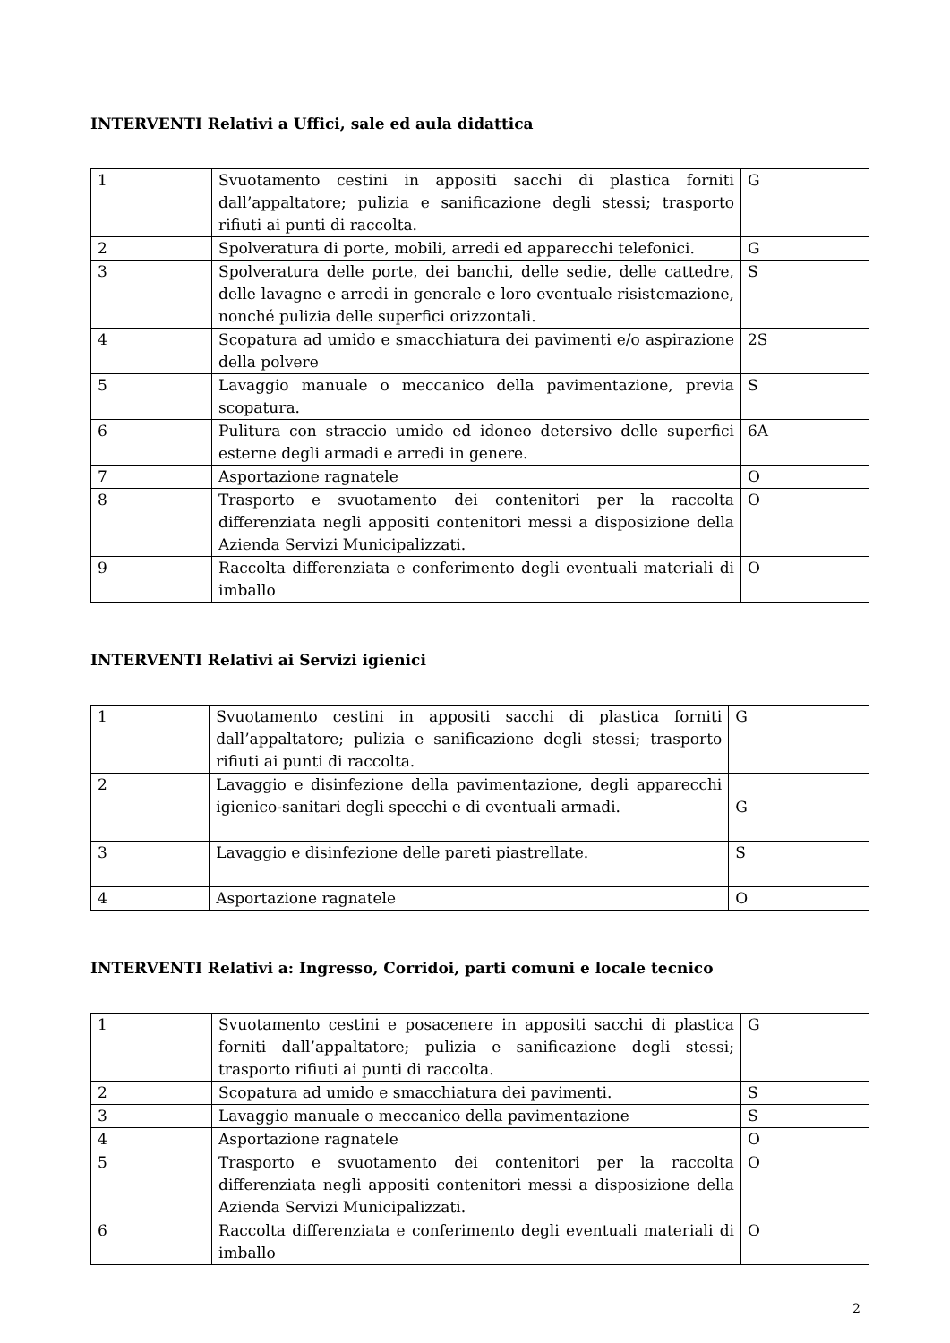INTERVENTI Relativi a Uffici, sale ed aula didattica
| 1 | Svuotamento cestini in appositi sacchi di plastica forniti dall’appaltatore; pulizia e sanificazione degli stessi; trasporto rifiuti ai punti di raccolta. | G |
| 2 | Spolveratura di porte, mobili, arredi ed apparecchi telefonici. | G |
| 3 | Spolveratura delle porte, dei banchi, delle sedie, delle cattedre, delle lavagne e arredi in generale e loro eventuale risistemazione, nonché pulizia delle superfici orizzontali. | S |
| 4 | Scopatura ad umido e smacchiatura dei pavimenti e/o aspirazione della polvere | 2S |
| 5 | Lavaggio manuale o meccanico della pavimentazione, previa scopatura. | S |
| 6 | Pulitura con straccio umido ed idoneo detersivo delle superfici esterne degli armadi e arredi in genere. | 6A |
| 7 | Asportazione ragnatele | O |
| 8 | Trasporto e svuotamento dei contenitori per la raccolta differenziata negli appositi contenitori messi a disposizione della Azienda Servizi Municipalizzati. | O |
| 9 | Raccolta differenziata e conferimento degli eventuali materiali di imballo | O |
INTERVENTI Relativi ai Servizi igienici
| 1 | Svuotamento cestini in appositi sacchi di plastica forniti dall’appaltatore; pulizia e sanificazione degli stessi; trasporto rifiuti ai punti di raccolta. | G |
| 2 | Lavaggio e disinfezione della pavimentazione, degli apparecchi igienico-sanitari degli specchi e di eventuali armadi. | G |
| 3 | Lavaggio e disinfezione delle pareti piastrellate. | S |
| 4 | Asportazione ragnatele | O |
INTERVENTI Relativi a: Ingresso, Corridoi, parti comuni e locale tecnico
| 1 | Svuotamento cestini e posacenere in appositi sacchi di plastica forniti dall’appaltatore; pulizia e sanificazione degli stessi; trasporto rifiuti ai punti di raccolta. | G |
| 2 | Scopatura ad umido e smacchiatura dei pavimenti. | S |
| 3 | Lavaggio manuale o meccanico della pavimentazione | S |
| 4 | Asportazione ragnatele | O |
| 5 | Trasporto e svuotamento dei contenitori per la raccolta differenziata negli appositi contenitori messi a disposizione della Azienda Servizi Municipalizzati. | O |
| 6 | Raccolta differenziata e conferimento degli eventuali materiali di imballo | O |
2